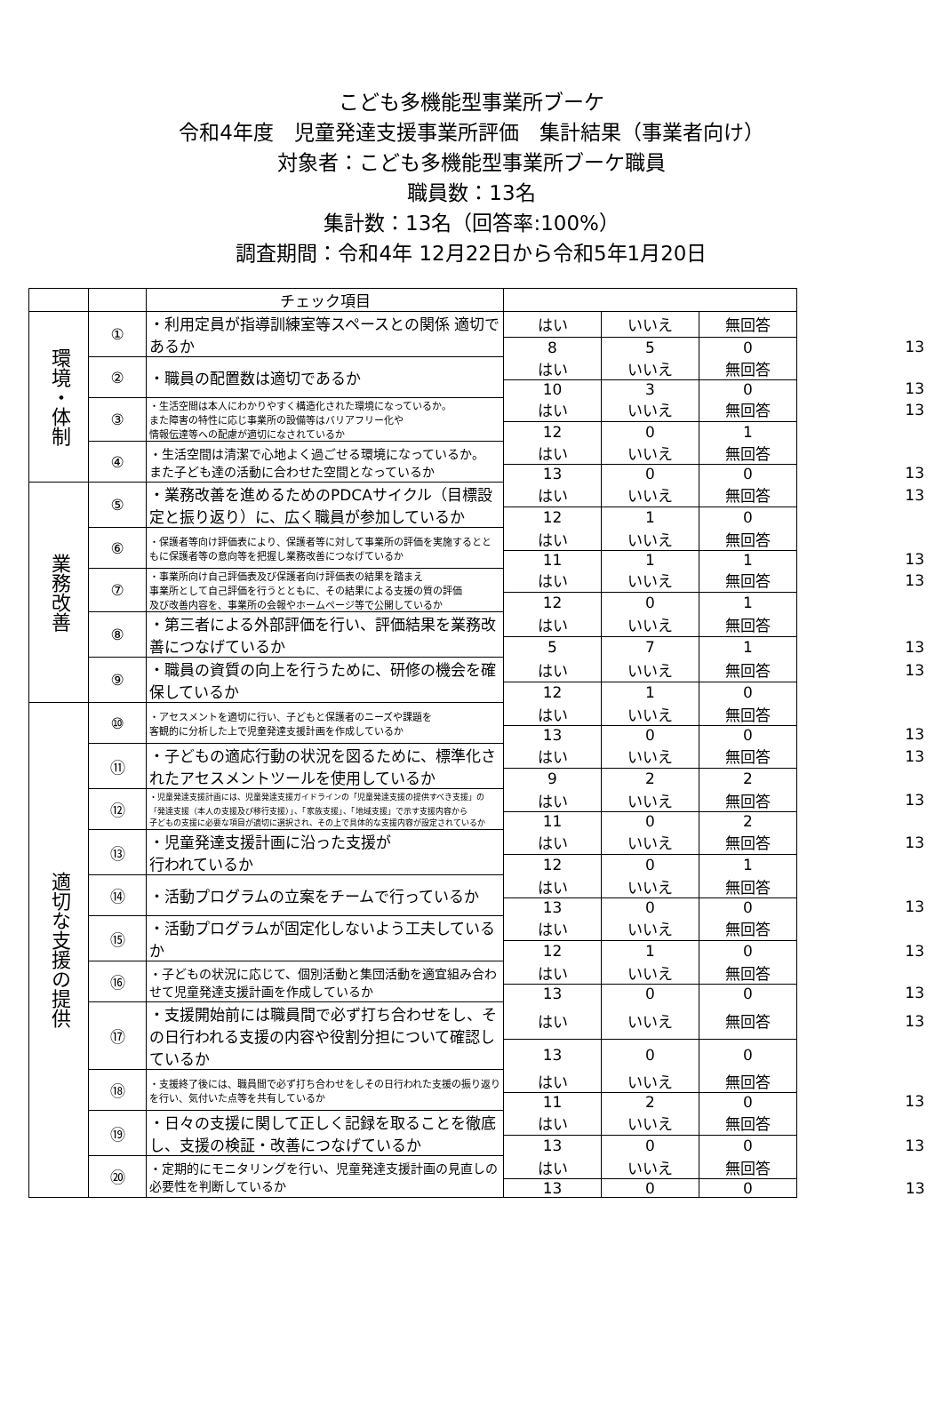こども多機能型事業所ブーケ
令和4年度　児童発達支援事業所評価　集計結果（事業者向け）
対象者：こども多機能型事業所ブーケ職員
職員数：13名
集計数：13名（回答率:100%）
調査期間：令和4年 12月22日から令和5年1月20日
| | | チェック項目 | | | | |
| --- | --- | --- | --- | --- | --- | --- |
| 環境・体制 | ① | ・利用定員が指導訓練室等スペースとの関係 適切であるか | はい | いいえ | 無回答 | |
| | | | 8 | 5 | 0 | 13 |
| | ② | ・職員の配置数は適切であるか | はい | いいえ | 無回答 | |
| | | | 10 | 3 | 0 | 13 |
| | ③ | ・生活空間は本人にわかりやすく構造化された環境になっているか。 また障害の特性に応じ事業所の設備等はバリアフリー化や 情報伝達等への配慮が適切になされているか | はい | いいえ | 無回答 | 13 |
| | | | 12 | 0 | 1 | |
| | ④ | ・生活空間は清潔で心地よく過ごせる環境になっているか。 また子ども達の活動に合わせた空間となっているか | はい | いいえ | 無回答 | |
| | | | 13 | 0 | 0 | 13 |
| 業務改善 | ⑤ | ・業務改善を進めるためのPDCAサイクル（目標設定と振り返り）に、広く職員が参加しているか | はい | いいえ | 無回答 | 13 |
| | | | 12 | 1 | 0 | |
| | ⑥ | ・保護者等向け評価表により、保護者等に対して事業所の評価を実施するとともに保護者等の意向等を把握し業務改善につなげているか | はい | いいえ | 無回答 | |
| | | | 11 | 1 | 1 | 13 |
| | ⑦ | ・事業所向け自己評価表及び保護者向け評価表の結果を踏まえ 事業所として自己評価を行うとともに、その結果による支援の質の評価 及び改善内容を、事業所の会報やホームページ等で公開しているか | はい | いいえ | 無回答 | 13 |
| | | | 12 | 0 | 1 | |
| | ⑧ | ・第三者による外部評価を行い、評価結果を業務改善につなげているか | はい | いいえ | 無回答 | |
| | | | 5 | 7 | 1 | 13 |
| | ⑨ | ・職員の資質の向上を行うために、研修の機会を確保しているか | はい | いいえ | 無回答 | 13 |
| | | | 12 | 1 | 0 | |
| 適切な支援の提供 | ⑩ | ・アセスメントを適切に行い、子どもと保護者のニーズや課題を 客観的に分析した上で児童発達支援計画を作成しているか | はい | いいえ | 無回答 | |
| | | | 13 | 0 | 0 | 13 |
| | ⑪ | ・子どもの適応行動の状況を図るために、標準化されたアセスメントツールを使用しているか | はい | いいえ | 無回答 | 13 |
| | | | 9 | 2 | 2 | |
| | ⑫ | ・児童発達支援計画には、児童発達支援ガイドラインの「児童発達支援の提供すべき支援」の 「発達支援（本人の支援及び移行支援）」、「家族支援」、「地域支援」で示す支援内容から 子どもの支援に必要な項目が適切に選択され、その上で具体的な支援内容が設定されているか | はい | いいえ | 無回答 | 13 |
| | | | 11 | 0 | 2 | |
| | ⑬ | ・児童発達支援計画に沿った支援が 行われているか | はい | いいえ | 無回答 | 13 |
| | | | 12 | 0 | 1 | |
| | ⑭ | ・活動プログラムの立案をチームで行っているか | はい | いいえ | 無回答 | |
| | | | 13 | 0 | 0 | 13 |
| | ⑮ | ・活動プログラムが固定化しないよう工夫しているか | はい | いいえ | 無回答 | |
| | | | 12 | 1 | 0 | 13 |
| | ⑯ | ・子どもの状況に応じて、個別活動と集団活動を適宜組み合わせて児童発達支援計画を作成しているか | はい | いいえ | 無回答 | |
| | | | 13 | 0 | 0 | 13 |
| | ⑰ | ・支援開始前には職員間で必ず打ち合わせをし、その日行われる支援の内容や役割分担について確認しているか | はい | いいえ | 無回答 | 13 |
| | | | 13 | 0 | 0 | |
| | ⑱ | ・支援終了後には、職員間で必ず打ち合わせをしその日行われた支援の振り返りを行い、気付いた点等を共有しているか | はい | いいえ | 無回答 | |
| | | | 11 | 2 | 0 | 13 |
| | ⑲ | ・日々の支援に関して正しく記録を取ることを徹底し、支援の検証・改善につなげているか | はい | いいえ | 無回答 | |
| | | | 13 | 0 | 0 | 13 |
| | ⑳ | ・定期的にモニタリングを行い、児童発達支援計画の見直しの必要性を判断しているか | はい | いいえ | 無回答 | |
| | | | 13 | 0 | 0 | 13 |